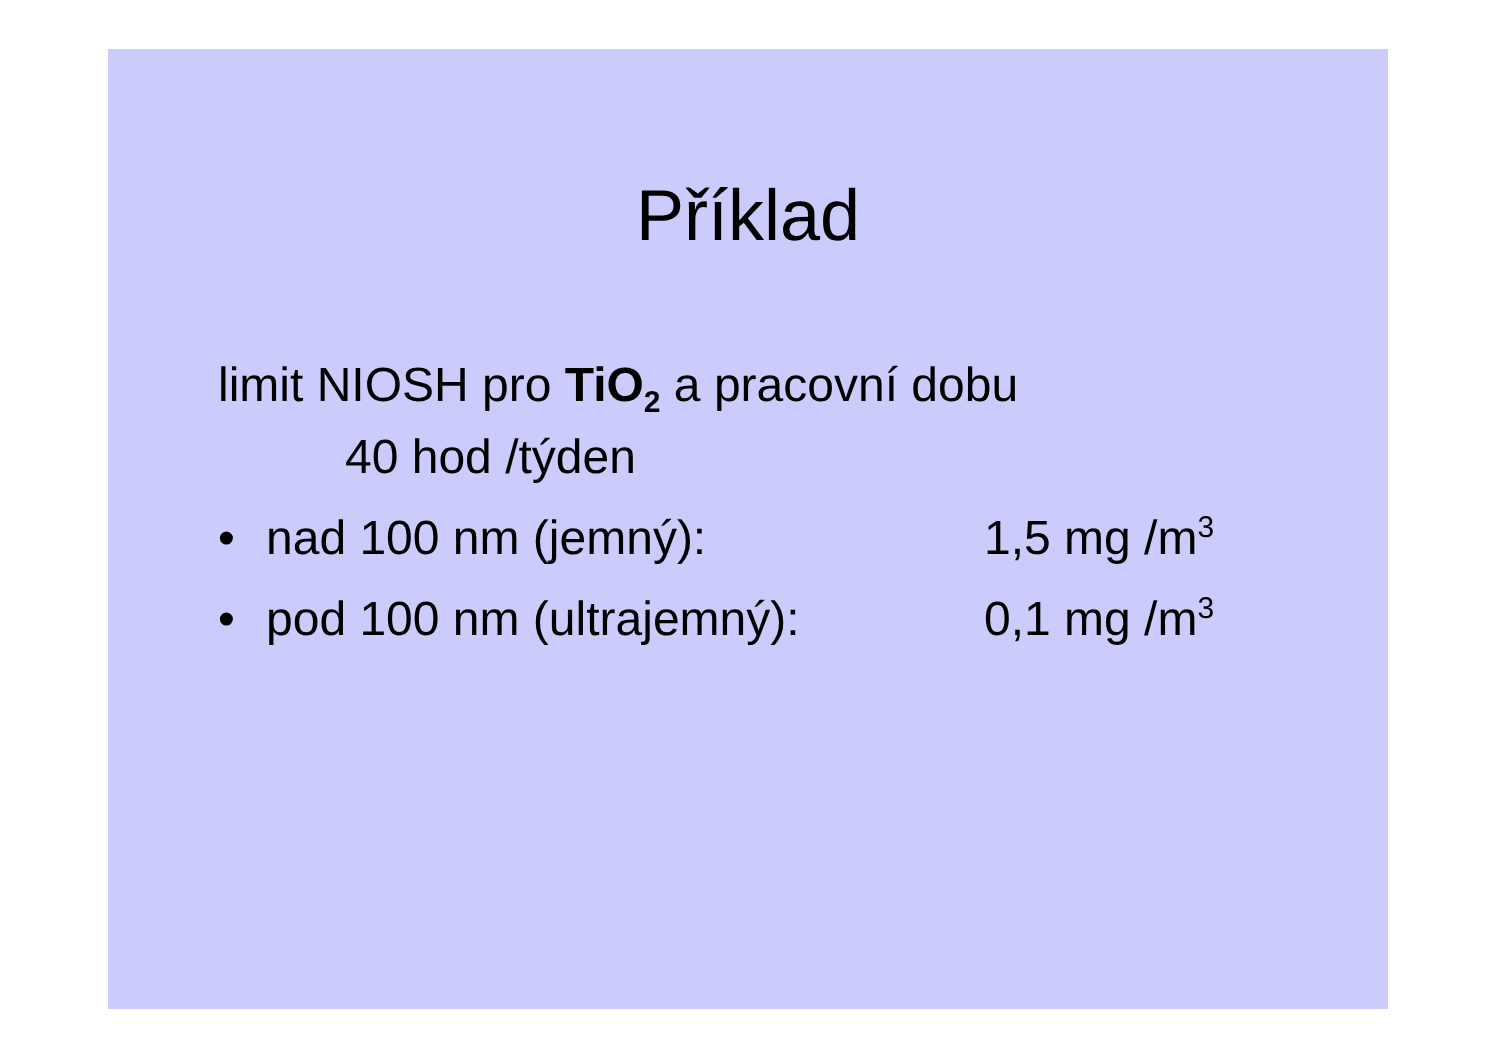Příklad
limit NIOSH pro TiO<sub>2</sub> a pracovní dobu
40 hod /týden
• nad 100 nm (jemný): 1,5 mg /m<sup>3</sup>
• pod 100 nm (ultrajemný): 0,1 mg /m<sup>3</sup>